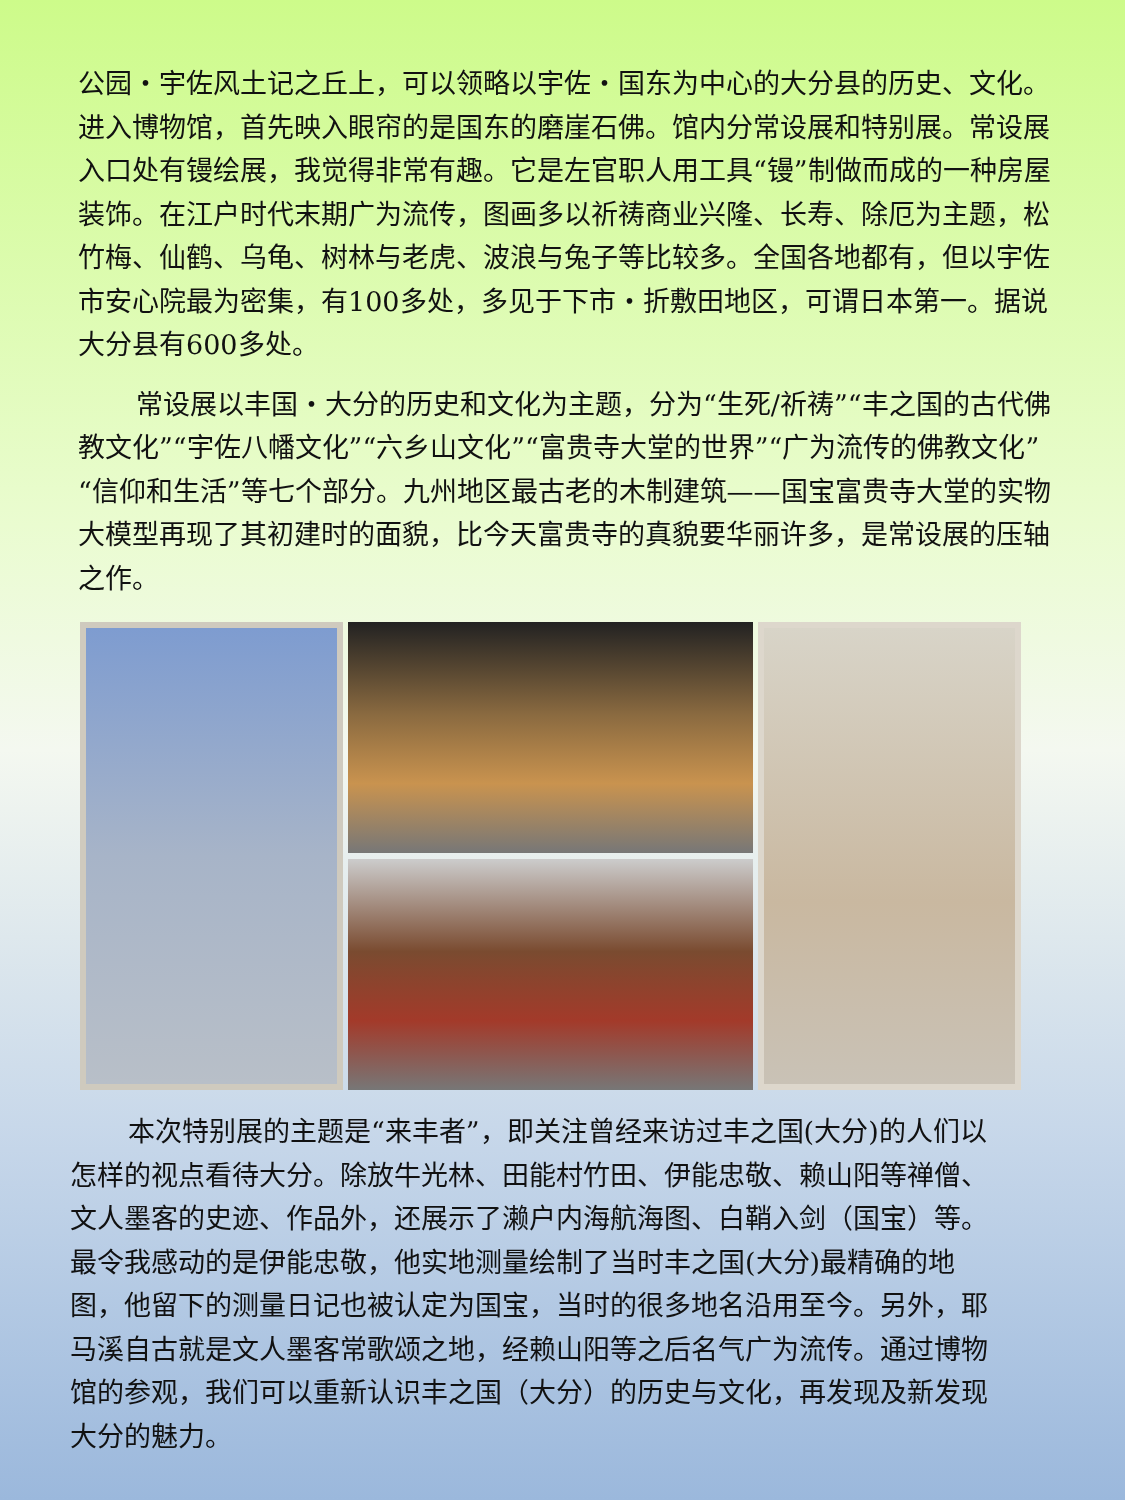公园・宇佐风土记之丘上，可以领略以宇佐・国东为中心的大分县的历史、文化。进入博物馆，首先映入眼帘的是国东的磨崖石佛。馆内分常设展和特别展。常设展入口处有镘绘展，我觉得非常有趣。它是左官职人用工具“镘”制做而成的一种房屋装饰。在江户时代末期广为流传，图画多以祈祷商业兴隆、长寿、除厄为主题，松竹梅、仙鹤、乌龟、树林与老虎、波浪与兔子等比较多。全国各地都有，但以宇佐市安心院最为密集，有100多处，多见于下市・折敷田地区，可谓日本第一。据说大分县有600多处。
常设展以丰国・大分的历史和文化为主题，分为“生死/祈祷”“丰之国的古代佛教文化”“宇佐八幡文化”“六乡山文化”“富贵寺大堂的世界”“广为流传的佛教文化”“信仰和生活”等七个部分。九州地区最古老的木制建筑——国宝富贵寺大堂的实物大模型再现了其初建时的面貌，比今天富贵寺的真貌要华丽许多，是常设展的压轴之作。
本次特别展的主题是“来丰者”，即关注曾经来访过丰之国(大分)的人们以怎样的视点看待大分。除放牛光林、田能村竹田、伊能忠敬、赖山阳等禅僧、文人墨客的史迹、作品外，还展示了濑户内海航海图、白鞘入剑（国宝）等。最令我感动的是伊能忠敬，他实地测量绘制了当时丰之国(大分)最精确的地图，他留下的测量日记也被认定为国宝，当时的很多地名沿用至今。另外，耶马溪自古就是文人墨客常歌颂之地，经赖山阳等之后名气广为流传。通过博物馆的参观，我们可以重新认识丰之国（大分）的历史与文化，再发现及新发现大分的魅力。